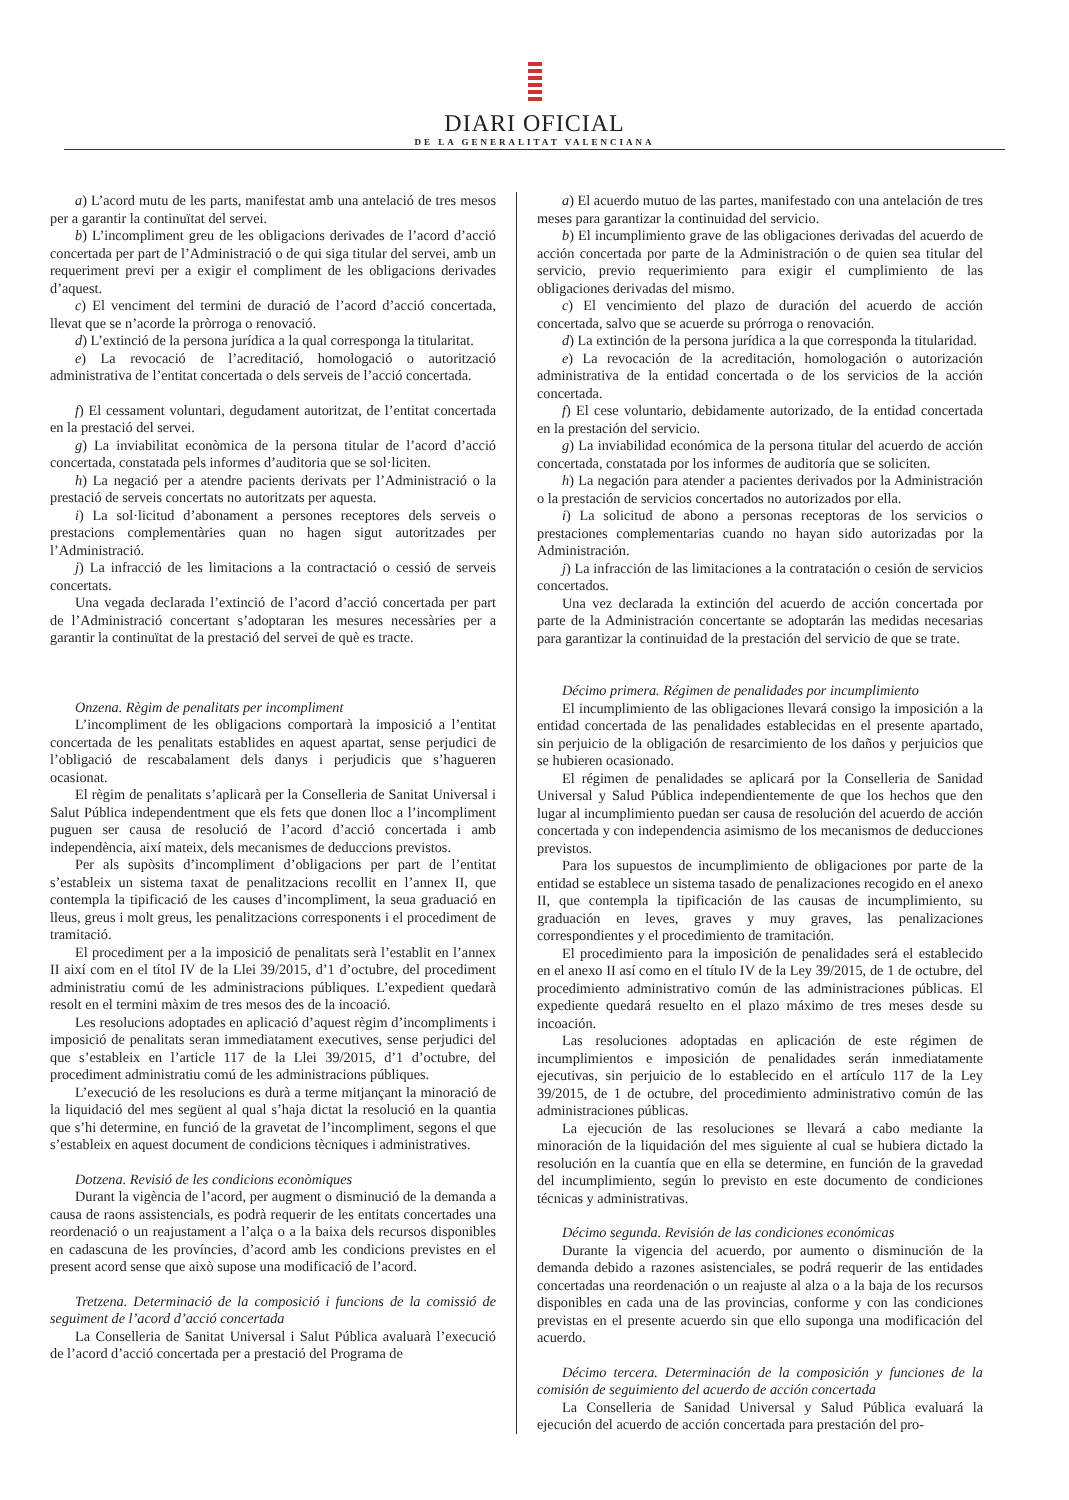DIARI OFICIAL
DE LA GENERALITAT VALENCIANA
a) L’acord mutu de les parts, manifestat amb una antelació de tres mesos per a garantir la continuïtat del servei.
b) L’incompliment greu de les obligacions derivades de l’acord d’acció concertada per part de l’Administració o de qui siga titular del servei, amb un requeriment previ per a exigir el compliment de les obligacions derivades d’aquest.
c) El venciment del termini de duració de l’acord d’acció concertada, llevat que se n’acorde la pròrroga o renovació.
d) L’extinció de la persona jurídica a la qual corresponga la titularitat.
e) La revocació de l’acreditació, homologació o autorització administrativa de l’entitat concertada o dels serveis de l’acció concertada.
f) El cessament voluntari, degudament autoritzat, de l’entitat concertada en la prestació del servei.
g) La inviabilitat econòmica de la persona titular de l’acord d’acció concertada, constatada pels informes d’auditoria que se sol·liciten.
h) La negació per a atendre pacients derivats per l’Administració o la prestació de serveis concertats no autoritzats per aquesta.
i) La sol·licitud d’abonament a persones receptores dels serveis o prestacions complementàries quan no hagen sigut autoritzades per l’Administració.
j) La infracció de les limitacions a la contractació o cessió de serveis concertats.
Una vegada declarada l’extinció de l’acord d’acció concertada per part de l’Administració concertant s’adoptaran les mesures necessàries per a garantir la continuïtat de la prestació del servei de què es tracte.
Onzena. Règim de penalitats per incompliment
L’incompliment de les obligacions comportarà la imposició a l’entitat concertada de les penalitats establides en aquest apartat, sense perjudici de l’obligació de rescabalament dels danys i perjudicis que s’hagueren ocasionat.
El règim de penalitats s’aplicarà per la Conselleria de Sanitat Universal i Salut Pública independentment que els fets que donen lloc a l’incompliment puguen ser causa de resolució de l’acord d’acció concertada i amb independència, així mateix, dels mecanismes de deduccions previstos.
Per als supòsits d’incompliment d’obligacions per part de l’entitat s’estableix un sistema taxat de penalitzacions recollit en l’annex II, que contempla la tipificació de les causes d’incompliment, la seua graduació en lleus, greus i molt greus, les penalitzacions corresponents i el procediment de tramitació.
El procediment per a la imposició de penalitats serà l’establit en l’annex II així com en el títol IV de la Llei 39/2015, d’1 d’octubre, del procediment administratiu comú de les administracions públiques. L’expedient quedarà resolt en el termini màxim de tres mesos des de la incoació.
Les resolucions adoptades en aplicació d’aquest règim d’incompliments i imposició de penalitats seran immediatament executives, sense perjudici del que s’estableix en l’article 117 de la Llei 39/2015, d’1 d’octubre, del procediment administratiu comú de les administracions públiques.
L’execució de les resolucions es durà a terme mitjançant la minoració de la liquidació del mes següent al qual s’haja dictat la resolució en la quantia que s’hi determine, en funció de la gravetat de l’incompliment, segons el que s’estableix en aquest document de condicions tècniques i administratives.
Dotzena. Revisió de les condicions econòmiques
Durant la vigència de l’acord, per augment o disminució de la demanda a causa de raons assistencials, es podrà requerir de les entitats concertades una reordenació o un reajustament a l’alça o a la baixa dels recursos disponibles en cadascuna de les províncies, d’acord amb les condicions previstes en el present acord sense que això supose una modificació de l’acord.
Tretzena. Determinació de la composició i funcions de la comissió de seguiment de l’acord d’acció concertada
La Conselleria de Sanitat Universal i Salut Pública avaluarà l’execució de l’acord d’acció concertada per a prestació del Programa de
a) El acuerdo mutuo de las partes, manifestado con una antelación de tres meses para garantizar la continuidad del servicio.
b) El incumplimiento grave de las obligaciones derivadas del acuerdo de acción concertada por parte de la Administración o de quien sea titular del servicio, previo requerimiento para exigir el cumplimiento de las obligaciones derivadas del mismo.
c) El vencimiento del plazo de duración del acuerdo de acción concertada, salvo que se acuerde su prórroga o renovación.
d) La extinción de la persona jurídica a la que corresponda la titularidad.
e) La revocación de la acreditación, homologación o autorización administrativa de la entidad concertada o de los servicios de la acción concertada.
f) El cese voluntario, debidamente autorizado, de la entidad concertada en la prestación del servicio.
g) La inviabilidad económica de la persona titular del acuerdo de acción concertada, constatada por los informes de auditoría que se soliciten.
h) La negación para atender a pacientes derivados por la Administración o la prestación de servicios concertados no autorizados por ella.
i) La solicitud de abono a personas receptoras de los servicios o prestaciones complementarias cuando no hayan sido autorizadas por la Administración.
j) La infracción de las limitaciones a la contratación o cesión de servicios concertados.
Una vez declarada la extinción del acuerdo de acción concertada por parte de la Administración concertante se adoptarán las medidas necesarias para garantizar la continuidad de la prestación del servicio de que se trate.
Décimo primera. Régimen de penalidades por incumplimiento
El incumplimiento de las obligaciones llevará consigo la imposición a la entidad concertada de las penalidades establecidas en el presente apartado, sin perjuicio de la obligación de resarcimiento de los daños y perjuicios que se hubieren ocasionado.
El régimen de penalidades se aplicará por la Conselleria de Sanidad Universal y Salud Pública independientemente de que los hechos que den lugar al incumplimiento puedan ser causa de resolución del acuerdo de acción concertada y con independencia asimismo de los mecanismos de deducciones previstos.
Para los supuestos de incumplimiento de obligaciones por parte de la entidad se establece un sistema tasado de penalizaciones recogido en el anexo II, que contempla la tipificación de las causas de incumplimiento, su graduación en leves, graves y muy graves, las penalizaciones correspondientes y el procedimiento de tramitación.
El procedimiento para la imposición de penalidades será el establecido en el anexo II así como en el título IV de la Ley 39/2015, de 1 de octubre, del procedimiento administrativo común de las administraciones públicas. El expediente quedará resuelto en el plazo máximo de tres meses desde su incoación.
Las resoluciones adoptadas en aplicación de este régimen de incumplimientos e imposición de penalidades serán inmediatamente ejecutivas, sin perjuicio de lo establecido en el artículo 117 de la Ley 39/2015, de 1 de octubre, del procedimiento administrativo común de las administraciones públicas.
La ejecución de las resoluciones se llevará a cabo mediante la minoración de la liquidación del mes siguiente al cual se hubiera dictado la resolución en la cuantía que en ella se determine, en función de la gravedad del incumplimiento, según lo previsto en este documento de condiciones técnicas y administrativas.
Décimo segunda. Revisión de las condiciones económicas
Durante la vigencia del acuerdo, por aumento o disminución de la demanda debido a razones asistenciales, se podrá requerir de las entidades concertadas una reordenación o un reajuste al alza o a la baja de los recursos disponibles en cada una de las provincias, conforme y con las condiciones previstas en el presente acuerdo sin que ello suponga una modificación del acuerdo.
Décimo tercera. Determinación de la composición y funciones de la comisión de seguimiento del acuerdo de acción concertada
La Conselleria de Sanidad Universal y Salud Pública evaluará la ejecución del acuerdo de acción concertada para prestación del pro-